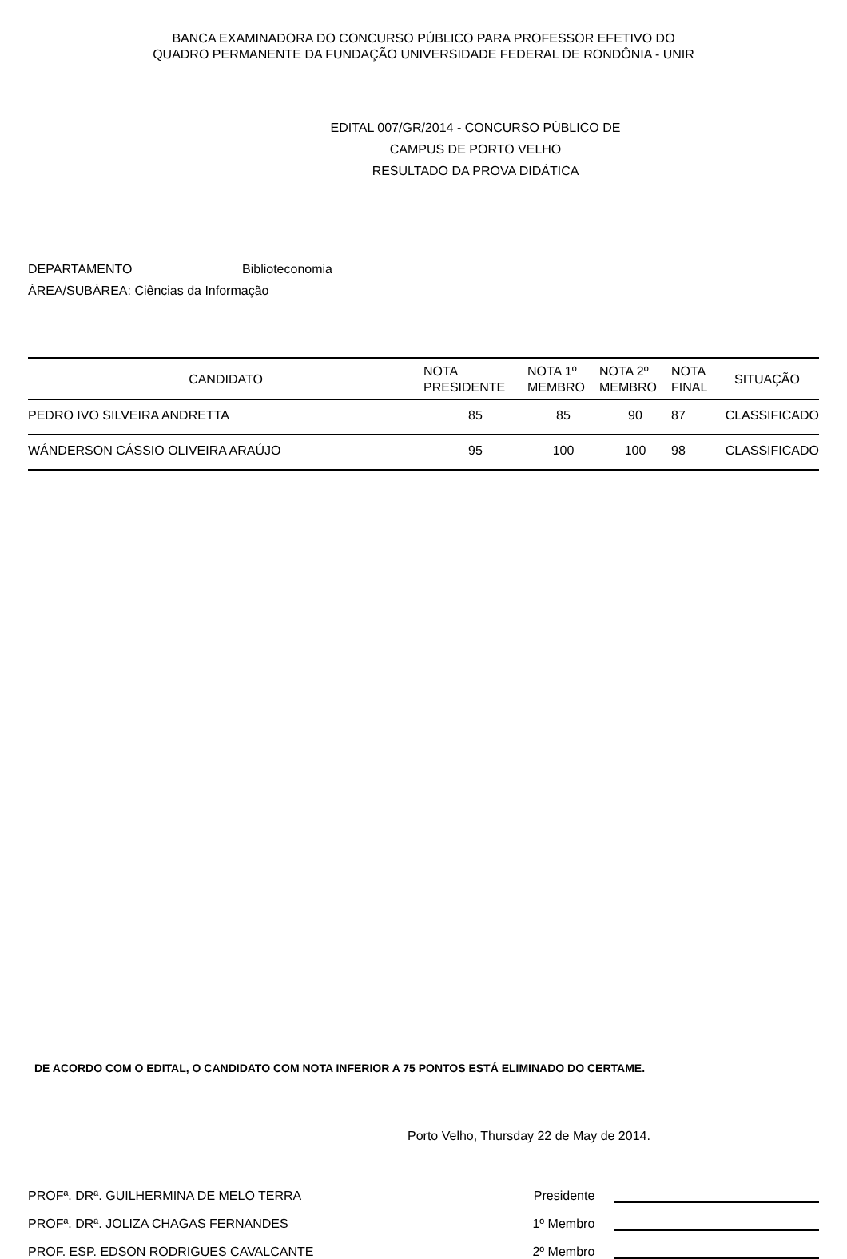BANCA EXAMINADORA DO CONCURSO PÚBLICO PARA PROFESSOR EFETIVO DO
QUADRO PERMANENTE DA FUNDAÇÃO UNIVERSIDADE FEDERAL DE RONDÔNIA - UNIR
EDITAL 007/GR/2014 - CONCURSO PÚBLICO DE
CAMPUS DE PORTO VELHO
RESULTADO DA PROVA DIDÁTICA
DEPARTAMENTO Biblioteconomia
ÁREA/SUBÁREA: Ciências da Informação
| CANDIDATO | NOTA PRESIDENTE | NOTA 1º MEMBRO | NOTA 2º MEMBRO | NOTA FINAL | SITUAÇÃO |
| --- | --- | --- | --- | --- | --- |
| PEDRO IVO SILVEIRA ANDRETTA | 85 | 85 | 90 | 87 | CLASSIFICADO |
| WÁNDERSON CÁSSIO OLIVEIRA ARAÚJO | 95 | 100 | 100 | 98 | CLASSIFICADO |
DE ACORDO COM O EDITAL, O CANDIDATO COM NOTA INFERIOR A 75 PONTOS ESTÁ ELIMINADO DO CERTAME.
Porto Velho, Thursday 22 de May de 2014.
PROFª. DRª. GUILHERMINA DE MELO TERRA Presidente
PROFª. DRª. JOLIZA CHAGAS FERNANDES 1º Membro
PROF. ESP. EDSON RODRIGUES CAVALCANTE 2º Membro